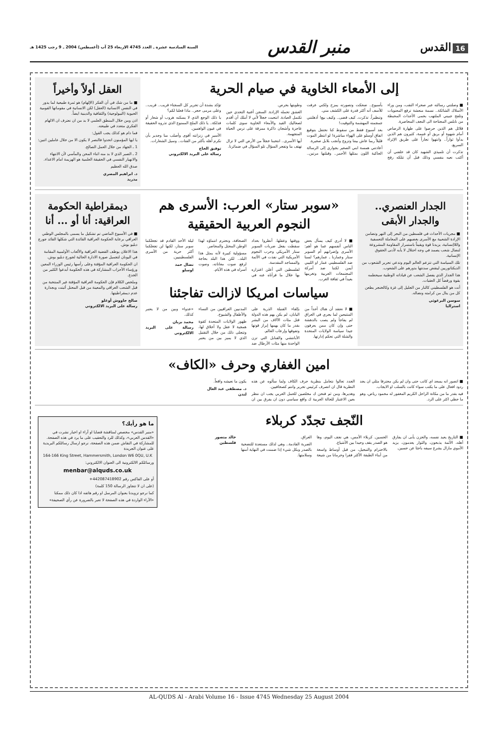16 القدس
منبر القدس
السنة السادسة عشرة ـ العدد 4745 الاربعاء 25 آب (أغسطس) 2004 ـ 9 رجب 1425 هـ
إلى الأمعاء الخاوية في صيام الحرية
■ وصلتني رسالته عبر صحراء النقب، ومن وراء الأسلاك الشائكة.. نسمة منعشة ترفع المعنويات وتلفح جبيني الملتهب بحمى الأحداث المحبطة من نابلس المجتاحة الى النجف المحاصرة.
قلائل هم الذين حرصوا على طهارة الرصاص أمام شهوة أو بريق أو غنيمة، كثيرون هم الذين بدأوا ثواراً.. وانتهوا تجاراً على طريق الإثراء السريع.
تذكرت أن تلميذي الشهيد كان قد حلفني أن أكتب نعيه بنفسي وذلك قبل أن تتلكه رفح بأسبوع.. ضحكت وتصورته يمزح ولكني عرفت للأسف أنه أكثر قدرة على الكشف مني.
وتنظيراً. تذكرت. كيف قضى.. وكيف بيع! أذهلتني جمجمته المهشمة والتوقيت!
بعد أسبوع فقط من سقوط كنا نحتفل بتوقيع اتفاق أوسلو على الهواء مباشرة! لو انتظر الموت قليلاً ربما عاش بيننا وتزوج وأنجب بلابل صغيرة.
أعادتني همسة ابني الصغير بجواري إلى الرسالة الحاكية اللون بمثلها الأحمر.. وقبلتها مرتين.. وطويتها بحرص.
العشق تحمله الإرادة. السجن أغنية التحدي حين تكتمل العبادة. انتحبت خجلاً لأني لا أملك أن أقدم لصعاليك القيد والأمعاء الخاوية سوى كلمات عاجزة وأشجان ذاكرة ممزقة على ترس الحياة المتجهمة.
أيها الأسرى.. انتحبنا خجلاً من الأرض التي لا تزال تهتف بنا وتفجر السؤال تلو السؤال في ضمائرنا.
تؤكد بشدة أن تحرير كل السجناء قريب.. قريب.. وعلى مرمى حجر.. ماذا فعلنا لكم؟
يا ذلك الوجع الذي لا يسكنه هروب أو شعار أو فذلكة.. يا ذلك الملح الممنوع الذي تذروه الحقيقة في عيون الواهمين.
الأسير في زنزانته أقوى وأصلب منا وجدير بأن نكرم أهله بأكثر من الفتات.. وسيل الشعارات.
توفيق الحاج
رسالة على البريد الالكتروني
العقل أولاً وأخيراً
■ ما من شك في أن الفكر (الإلهام) هو ثمرة طبيعية لما يدور في النفس الانسانية (العقل) لكن الانسانية في مقوماتها القومية الحيوية (البيولوجية) والثقافية والدينية ايضاً.
اذن ومن خلال المنطق العلمي لا بد من ان نعترف ان الالهام الفكري متعدد في طبيعته.
فما دام هو كذلك يجب القول:
يا ايها المؤمنون اتحدوا فالنصر لا يكون الا من خلال عاملين اثنين:
1 ـ الجهاد من خلال العمل الصالح.
2 ـ الصبر الذي لا بد منه اثناء المحن والمآسي لأن الانتهاء والانهيار النفسي في الحقيقة العلمية هو الهزيمة امام الاعداء.
صدق الله العظيم
د. ابراهيم المصري
مدريد
الجدار العنصري.. والجدار الأبقى
■ مجريات الأحداث في فلسطين من البحر إلى النهر وتضامن الإرادة الشعبية مع الأسرى بغضبهم على المعاملة التعسفية واللاإنسانية، يزيدنا قوة ويقيناً باستمرار المقاومة المشروعة لنضال شعب يصمد في وجه احتلال لا يأبه لأدنى الحقوق الإنسانية.
تلك السياسة التي تتزعم العالم اليوم وتدعي تحرير الشعوب من الديكتاتوريين لينقض سدنتها بدورهم على الشعوب.
هذا الجدار الذي يفصل الشعب عن قياداته الوطنية سيحطمه بقوة ورفضاً كل العقبات.
أنت هو الفلسطيني كالنار من الجليل إلى غزة وكالخنجر يطعن كل من ينال من كرامته ونضاله.
سوسن البرغوثي
استراليا
«سوبر ستار» العرب: الأسرى هم النجوم العربية الحقيقية
■ لا أدري كيف يسأل بعض الناس أنفسهم عما هو أهم: الأسرى وإضرابهم أم السوبر ستار وعمارنا ـ عمارهم؟ لسنا ضد الفلسطيني عمار او الليبي أيمن لكننا ضد أمركة المجتمعات العربية وتغريبها بعيداً في ثقافة الغرب.
ووقتها وعقلها. أنظروا بغداد سقطت بفعل ضربات السوبر ستار الأمريكي وحرب النجوم الأمريكية التي نفذت في الأئمة والمساجد المقدسة.
لفلسطين التي أعلن اعتزازه بها خلال ما قرأناه عنه في الصحافة، ونحترم انتماؤه لهذا الوطن المحتل والمحاصر.
مسؤولية كبيرة لأنه يمثل هذا البلد.. لكن هذا البلد بحاجة لرفع صوت معاناته، وصوت أسراه في هذه الأيام.
ليلة الأحد القادم قد تجعلكما سوبر ستار، لكنها لن تجعلكما أكثر حرية من الأسرى الفلسطينيين.
نضال حمد
اوسلو
سياسات امريكا لازالت تفاجئنا
■ لا نعتقد أن هناك أحداً من المتتبعين لما يجري في العراق لم يفاجأ ولم يصب بالدهشة حتى وإن كان ممن يعرفون جيدا سياسة الولايات المتحدة والشلة التي تحكم إدارتها.
بإلقاء القنبلة الذرية على اليابان، لم يكن يهم هذه الدولة قتل مئات الآلاف من البشر بقدر ما كان يهمها إبراز قوتها وتفوقها وإرعاب العالم.
الأبانتشي والقنابل التي تزن الواحدة منها مئات الأرطال ضد المدنيين العراقيين من النساء والأطفال والشيوخ.
ظهور الولايات المتحدة كقوة همجية لا عقل ولا أخلاق لها، وتتجلى ذلك من خلال التقتيل الذي لا يميز بين من يعتبر «عدوا» وبين من لا يعتبر كذلك.
محمد بزيان
رسالة على البريد الالكتروني
ديمقراطية الحكومة العراقية: أنا أو ... أنا
■ في الأسبوع الماضي تم تشكيل ما يسمى بالمجلس الوطني العراقي برعاية الحكومة العراقية القائدة التي شكلها القائد جورج دبليو بوش.
هذا الاعلان يوظف القضية العراقية والألعاب الأولمبية المقامة في اليونان لتجميل صورة الادارة الحالية لجورج دبليو بوش.
ان الحكومة العراقية المؤقتة وعلى رأسها رئيس الوزراء المعين ورؤساء الأحزاب المشاركة في هذه الحكومة أبدعوا الكثير من الخدع.
وملخص الكلام فإن الحكومة العراقية المؤقتة غير المنتخبة من قبل الشعب العراقي والمعينة من قبل المحتل أثبتت وبجدارة عدم ديمقراطيتها.
صالح جاووش أوغلو
رسالة على البريد الالكتروني
امين الغفاري وحرف «الكاف»
■ اتصور انه يسعد اي كاتب حتى وان لم يكن محترفا مثلي ان يجد ردود افعال على ما يكتب سواء كانت بالسلب او الايجاب.
فيه بقدر ما من مكانة الراحل الكريم المغفور له محمود رياض، وهو ما حظي اكثر على الرد.
الجدد تعالوا نتعامل بنظرية حرف الكاف ولما سألوه عن هذه النظرية قال ان اتصرف كرئيس تحرير وانتم كصحافيين.
وهديرها، ومن ثم فنحن ك مخلصين للعمل العربي يجب ان ننظر بعين الاعتبار للحالة العربية ك واقع سياسي دون ان يفرق بين ان يكون ما نعيشه واقعاً.
د. مصطفى عبد العال
لندن
النّجف تجدّد كربلاء
■ التاريخ يعيد نفسه، والحزن يأبى ان يفارق أهله، الأئمة يذبحون، والثوار يعدمون، يزيد الأموي مازال يشرع سيفه باحثا عن حسين.
الحسين. كربلاء الأمس، هي نجف اليوم، وها هو الصدر يقف وحيدا بين الأشياع.
بالاحترام والتبجيل، من قبل أوساط واسعة من أبناء الطبقة الأكثر فقرا وحرمانا من شيعة العراق.
الضربة القادمة.. وهي لذلك مستعدة للتضحية بالصدر وبكل شيء إذا ضمنت في النهاية أمنها وسلامتها.
خالد منصور
فلسطين
ما هو رأيك؟
«منبر القدس» مخصص لمناقشة قضايا او آراء او اخبار نشرت في «القدس العربي»، وكذلك للرد والتعقيب على ما يرد في هذه الصفحة. للمشاركة في النقاش ضمن هذه الصفحة، نرجو ارسال رسائلكم البريدية على عنوان الجريدة
164-166 King Street, Hammersmith, London W6 0QU, U.K
ورسائلكم الالكترونية الى العنوان الالكتروني:
menbar@alquds.co.uk
أو على الفاكس رقم 442087418902+
(على ان لا تتجاوز الرسالة 150 كلمة)
كما نرجو تزويدنا بعنوان المرسل او رقم هاتفه اذا كان ذلك ممكنا
«الآراء الواردة في هذه الصفحة لا تعبر بالضرورة عن رأي الصحيفة»
AL-QUDS Al - Arabi Volume 16 - Issue 4745 Wednesday 25 August 2004